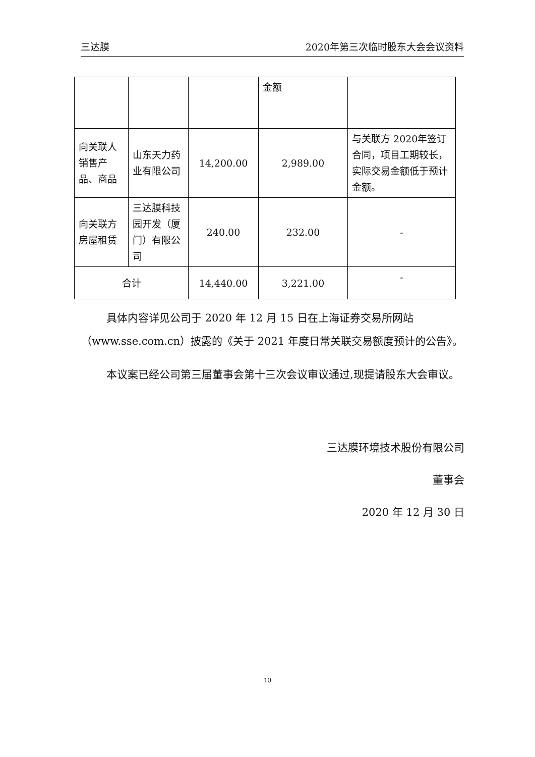三达膜 2020年第三次临时股东大会会议资料
| | | | 金额 | |
| 向关联人销售产品、商品 | 山东天力药业有限公司 | 14,200.00 | 2,989.00 | 与关联方 2020年签订合同，项目工期较长，实际交易金额低于预计金额。 |
| 向关联方房屋租赁 | 三达膜科技园开发（厦门）有限公司 | 240.00 | 232.00 | - |
| 合计 | | 14,440.00 | 3,221.00 | - |
具体内容详见公司于 2020 年 12 月 15 日在上海证券交易所网站（www.sse.com.cn）披露的《关于 2021 年度日常关联交易额度预计的公告》。
本议案已经公司第三届董事会第十三次会议审议通过,现提请股东大会审议。
三达膜环境技术股份有限公司
董事会
2020 年 12 月 30 日
10